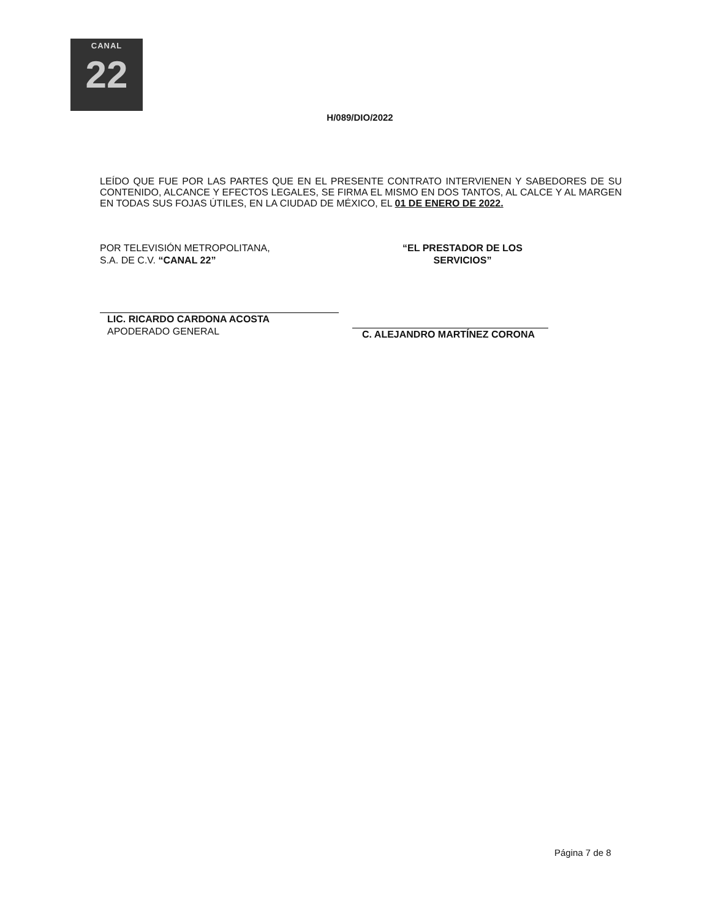CANAL
22
H/089/DIO/2022
LEÍDO QUE FUE POR LAS PARTES QUE EN EL PRESENTE CONTRATO INTERVIENEN Y SABEDORES DE SU CONTENIDO, ALCANCE Y EFECTOS LEGALES, SE FIRMA EL MISMO EN DOS TANTOS, AL CALCE Y AL MARGEN EN TODAS SUS FOJAS ÚTILES, EN LA CIUDAD DE MÉXICO, EL 01 DE ENERO DE 2022.
POR TELEVISIÓN METROPOLITANA,
S.A. DE C.V. “CANAL 22”
LIC. RICARDO CARDONA ACOSTA
APODERADO GENERAL
“EL PRESTADOR DE LOS SERVICIOS”
C. ALEJANDRO MARTÍNEZ CORONA
Página 7 de 8